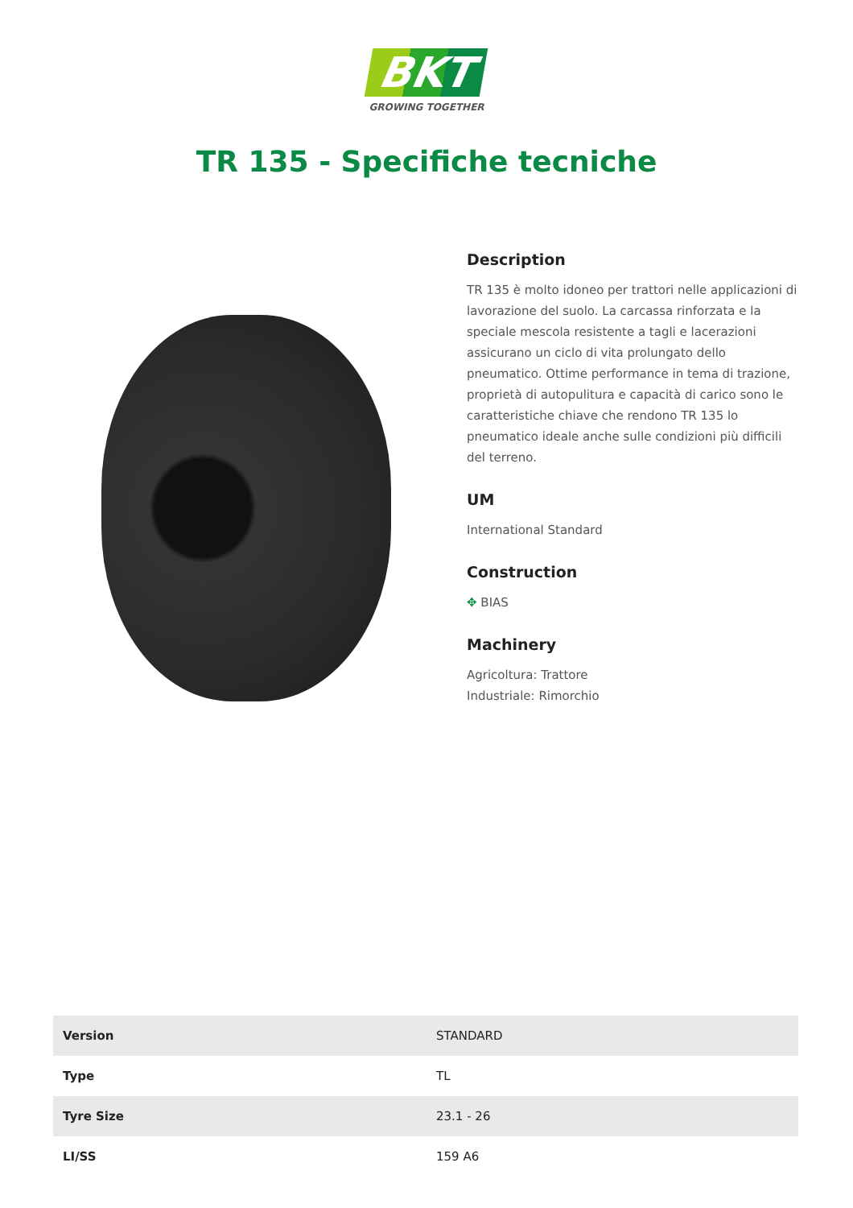BKT
GROWING TOGETHER
TR 135 - Specifiche tecniche
Description
TR 135 è molto idoneo per trattori nelle applicazioni di lavorazione del suolo. La carcassa rinforzata e la speciale mescola resistente a tagli e lacerazioni assicurano un ciclo di vita prolungato dello pneumatico. Ottime performance in tema di trazione, proprietà di autopulitura e capacità di carico sono le caratteristiche chiave che rendono TR 135 lo pneumatico ideale anche sulle condizioni più difficili del terreno.
UM
International Standard
Construction
✥ BIAS
Machinery
Agricoltura: Trattore
Industriale: Rimorchio
| Version | STANDARD |
| Type | TL |
| Tyre Size | 23.1 - 26 |
| LI/SS | 159 A6 |